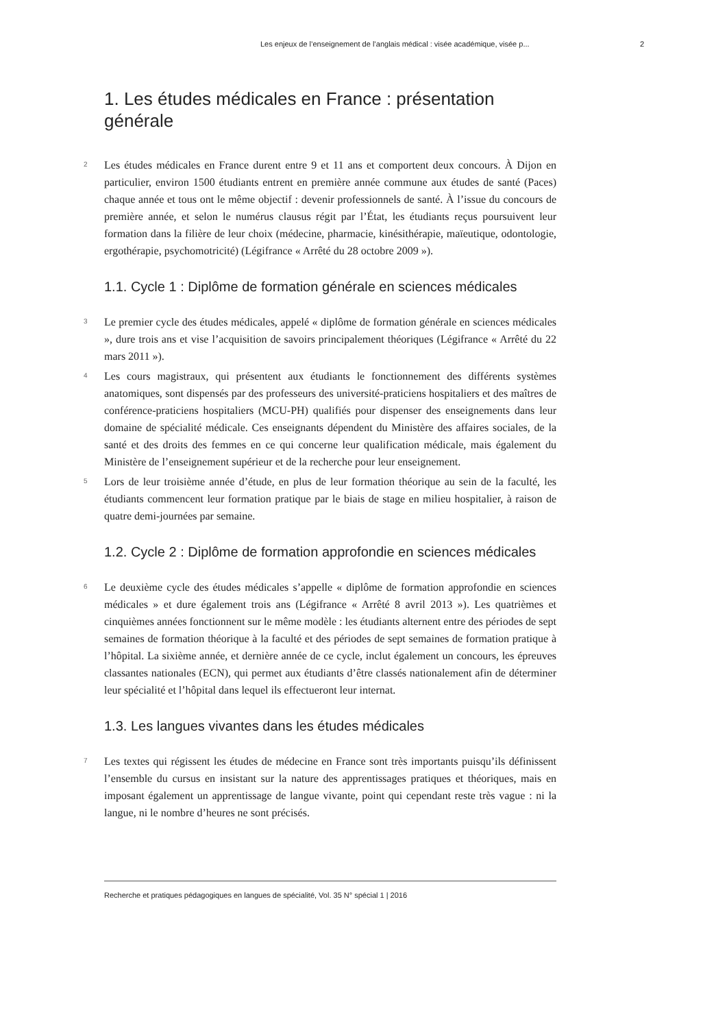Les enjeux de l’enseignement de l’anglais médical : visée académique, visée p... 2
1. Les études médicales en France : présentation générale
2
Les études médicales en France durent entre 9 et 11 ans et comportent deux concours. À Dijon en particulier, environ 1500 étudiants entrent en première année commune aux études de santé (Paces) chaque année et tous ont le même objectif : devenir professionnels de santé. À l’issue du concours de première année, et selon le numérus clausus régit par l’État, les étudiants reçus poursuivent leur formation dans la filière de leur choix (médecine, pharmacie, kinésithérapie, maïeutique, odontologie, ergothérapie, psychomotricité) (Légifrance « Arrêté du 28 octobre 2009 »).
1.1. Cycle 1 : Diplôme de formation générale en sciences médicales
3
Le premier cycle des études médicales, appelé « diplôme de formation générale en sciences médicales », dure trois ans et vise l’acquisition de savoirs principalement théoriques (Légifrance « Arrêté du 22 mars 2011 »).
4
Les cours magistraux, qui présentent aux étudiants le fonctionnement des différents systèmes anatomiques, sont dispensés par des professeurs des université-praticiens hospitaliers et des maîtres de conférence-praticiens hospitaliers (MCU-PH) qualifiés pour dispenser des enseignements dans leur domaine de spécialité médicale. Ces enseignants dépendent du Ministère des affaires sociales, de la santé et des droits des femmes en ce qui concerne leur qualification médicale, mais également du Ministère de l’enseignement supérieur et de la recherche pour leur enseignement.
5
Lors de leur troisième année d’étude, en plus de leur formation théorique au sein de la faculté, les étudiants commencent leur formation pratique par le biais de stage en milieu hospitalier, à raison de quatre demi-journées par semaine.
1.2. Cycle 2 : Diplôme de formation approfondie en sciences médicales
6
Le deuxième cycle des études médicales s’appelle « diplôme de formation approfondie en sciences médicales » et dure également trois ans (Légifrance « Arrêté 8 avril 2013 »). Les quatrièmes et cinquièmes années fonctionnent sur le même modèle : les étudiants alternent entre des périodes de sept semaines de formation théorique à la faculté et des périodes de sept semaines de formation pratique à l’hôpital. La sixième année, et dernière année de ce cycle, inclut également un concours, les épreuves classantes nationales (ECN), qui permet aux étudiants d’être classés nationalement afin de déterminer leur spécialité et l’hôpital dans lequel ils effectueront leur internat.
1.3. Les langues vivantes dans les études médicales
7
Les textes qui régissent les études de médecine en France sont très importants puisqu’ils définissent l’ensemble du cursus en insistant sur la nature des apprentissages pratiques et théoriques, mais en imposant également un apprentissage de langue vivante, point qui cependant reste très vague : ni la langue, ni le nombre d’heures ne sont précisés.
Recherche et pratiques pédagogiques en langues de spécialité, Vol. 35 N° spécial 1 | 2016